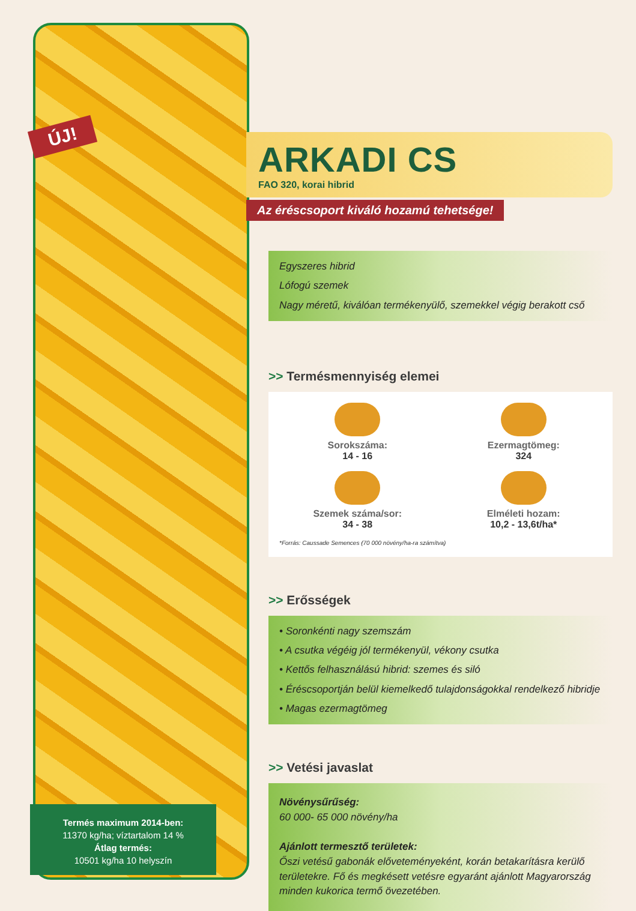ÚJ!
Termés maximum 2014-ben:
11370 kg/ha; víztartalom 14 %
Átlag termés:
10501 kg/ha 10 helyszín
ARKADI CS
FAO 320, korai hibrid
Az éréscsoport kiváló hozamú tehetsége!
Egyszeres hibrid
Lófogú szemek
Nagy méretű, kiválóan termékenyülő, szemekkel végig berakott cső
>> Termésmennyiség elemei
Sorokszáma:
14 - 16
Ezermagtömeg:
324
Szemek száma/sor:
34 - 38
Elméleti hozam:
10,2 - 13,6t/ha*
*Forrás: Caussade Semences (70 000 növény/ha-ra számítva)
>> Erősségek
• Soronkénti nagy szemszám
• A csutka végéig jól termékenyül, vékony csutka
• Kettős felhasználású hibrid: szemes és siló
• Éréscsoportján belül kiemelkedő tulajdonságokkal rendelkező hibridje
• Magas ezermagtömeg
>> Vetési javaslat
Növénysűrűség:
60 000- 65 000 növény/ha
Ajánlott termesztő területek:
Őszi vetésű gabonák előveteményeként, korán betakarításra kerülő területekre. Fő és megkésett vetésre egyaránt ajánlott Magyarország minden kukorica termő övezetében.